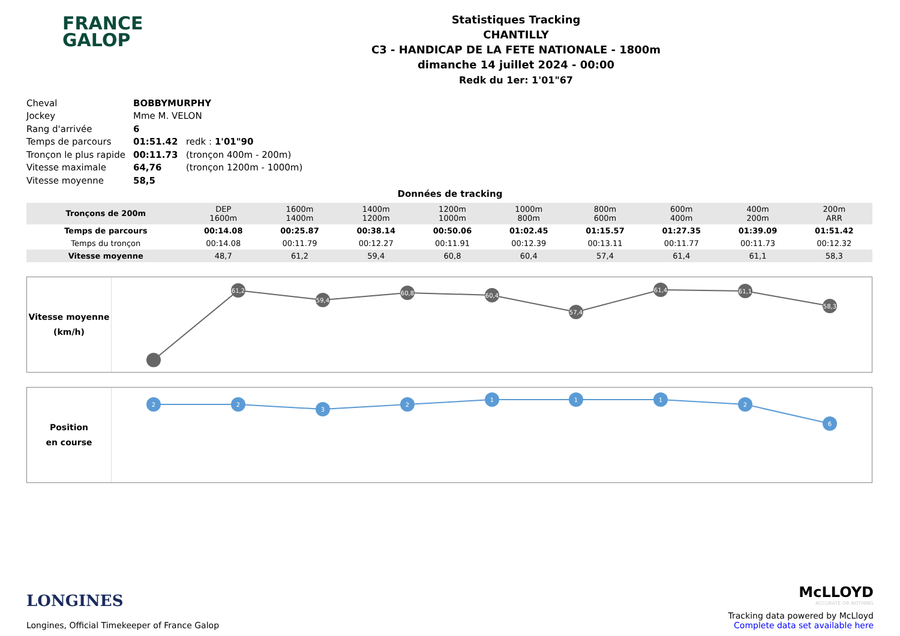FRANCE
GALOP
Statistiques Tracking
CHANTILLY
C3 - HANDICAP DE LA FETE NATIONALE - 1800m
dimanche 14 juillet 2024 - 00:00
Redk du 1er: 1'01"67
| Cheval | BOBBYMURPHY | |
| Jockey | Mme M. VELON | |
| Rang d'arrivée | 6 | |
| Temps de parcours | 01:51.42 | redk : 1'01"90 |
| Tronçon le plus rapide | 00:11.73 | (tronçon 400m - 200m) |
| Vitesse maximale | 64,76 | (tronçon 1200m - 1000m) |
| Vitesse moyenne | 58,5 | |
Données de tracking
| Tronçons de 200m | DEP 1600m | 1600m 1400m | 1400m 1200m | 1200m 1000m | 1000m 800m | 800m 600m | 600m 400m | 400m 200m | 200m ARR |
| Temps de parcours | 00:14.08 | 00:25.87 | 00:38.14 | 00:50.06 | 01:02.45 | 01:15.57 | 01:27.35 | 01:39.09 | 01:51.42 |
| Temps du tronçon | 00:14.08 | 00:11.79 | 00:12.27 | 00:11.91 | 00:12.39 | 00:13.11 | 00:11.77 | 00:11.73 | 00:12.32 |
| Vitesse moyenne | 48,7 | 61,2 | 59,4 | 60,8 | 60,4 | 57,4 | 61,4 | 61,1 | 58,3 |
Vitesse moyenne
(km/h)
61,2
59,4
60,8
60,4
57,4
61,4
61,1
58,3
Position
en course
2
2
3
2
1
1
1
2
6
LONGINES
Longines, Official Timekeeper of France Galop
McLLOYD
ACCURATE OR NOTHING
Tracking data powered by McLloyd
Complete data set available here